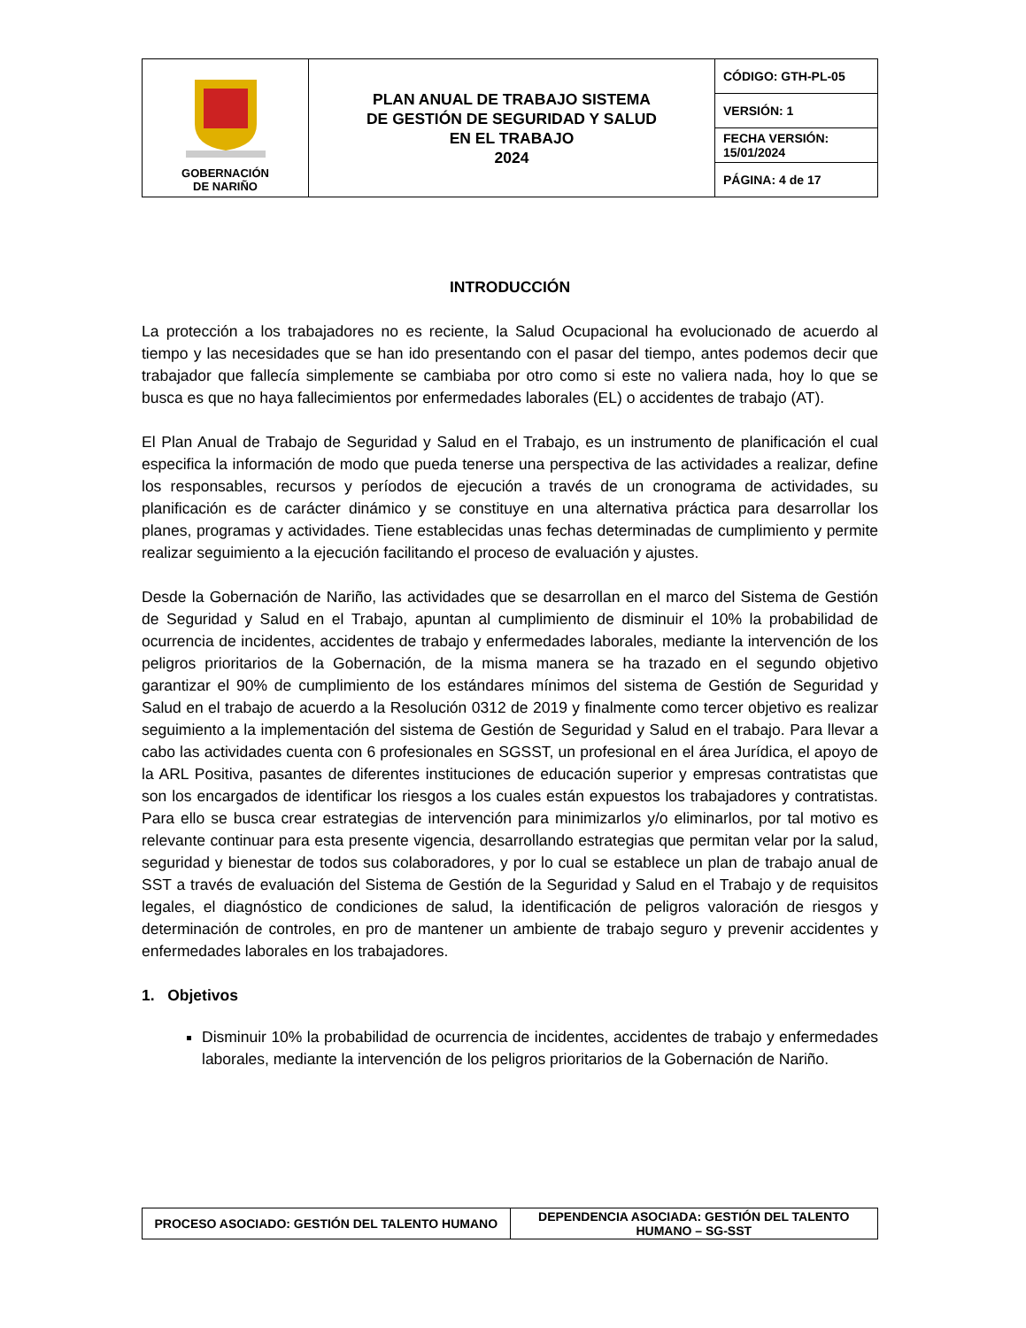| GOBERNACIÓN DE NARIÑO | PLAN ANUAL DE TRABAJO SISTEMA DE GESTIÓN DE SEGURIDAD Y SALUD EN EL TRABAJO 2024 | CÓDIGO: GTH-PL-05 |
| | | VERSIÓN: 1 |
| | | FECHA VERSIÓN: 15/01/2024 |
| | | PÁGINA: 4 de 17 |
INTRODUCCIÓN
La protección a los trabajadores no es reciente, la Salud Ocupacional ha evolucionado de acuerdo al tiempo y las necesidades que se han ido presentando con el pasar del tiempo, antes podemos decir que trabajador que fallecía simplemente se cambiaba por otro como si este no valiera nada, hoy lo que se busca es que no haya fallecimientos por enfermedades laborales (EL) o accidentes de trabajo (AT).
El Plan Anual de Trabajo de Seguridad y Salud en el Trabajo, es un instrumento de planificación el cual especifica la información de modo que pueda tenerse una perspectiva de las actividades a realizar, define los responsables, recursos y períodos de ejecución a través de un cronograma de actividades, su planificación es de carácter dinámico y se constituye en una alternativa práctica para desarrollar los planes, programas y actividades. Tiene establecidas unas fechas determinadas de cumplimiento y permite realizar seguimiento a la ejecución facilitando el proceso de evaluación y ajustes.
Desde la Gobernación de Nariño, las actividades que se desarrollan en el marco del Sistema de Gestión de Seguridad y Salud en el Trabajo, apuntan al cumplimiento de disminuir el 10% la probabilidad de ocurrencia de incidentes, accidentes de trabajo y enfermedades laborales, mediante la intervención de los peligros prioritarios de la Gobernación, de la misma manera se ha trazado en el segundo objetivo garantizar el 90% de cumplimiento de los estándares mínimos del sistema de Gestión de Seguridad y Salud en el trabajo de acuerdo a la Resolución 0312 de 2019 y finalmente como tercer objetivo es realizar seguimiento a la implementación del sistema de Gestión de Seguridad y Salud en el trabajo. Para llevar a cabo las actividades cuenta con 6 profesionales en SGSST, un profesional en el área Jurídica, el apoyo de la ARL Positiva, pasantes de diferentes instituciones de educación superior y empresas contratistas que son los encargados de identificar los riesgos a los cuales están expuestos los trabajadores y contratistas. Para ello se busca crear estrategias de intervención para minimizarlos y/o eliminarlos, por tal motivo es relevante continuar para esta presente vigencia, desarrollando estrategias que permitan velar por la salud, seguridad y bienestar de todos sus colaboradores, y por lo cual se establece un plan de trabajo anual de SST a través de evaluación del Sistema de Gestión de la Seguridad y Salud en el Trabajo y de requisitos legales, el diagnóstico de condiciones de salud, la identificación de peligros valoración de riesgos y determinación de controles, en pro de mantener un ambiente de trabajo seguro y prevenir accidentes y enfermedades laborales en los trabajadores.
1. Objetivos
Disminuir 10% la probabilidad de ocurrencia de incidentes, accidentes de trabajo y enfermedades laborales, mediante la intervención de los peligros prioritarios de la Gobernación de Nariño.
| PROCESO ASOCIADO: GESTIÓN DEL TALENTO HUMANO | DEPENDENCIA ASOCIADA: GESTIÓN DEL TALENTO HUMANO – SG-SST |